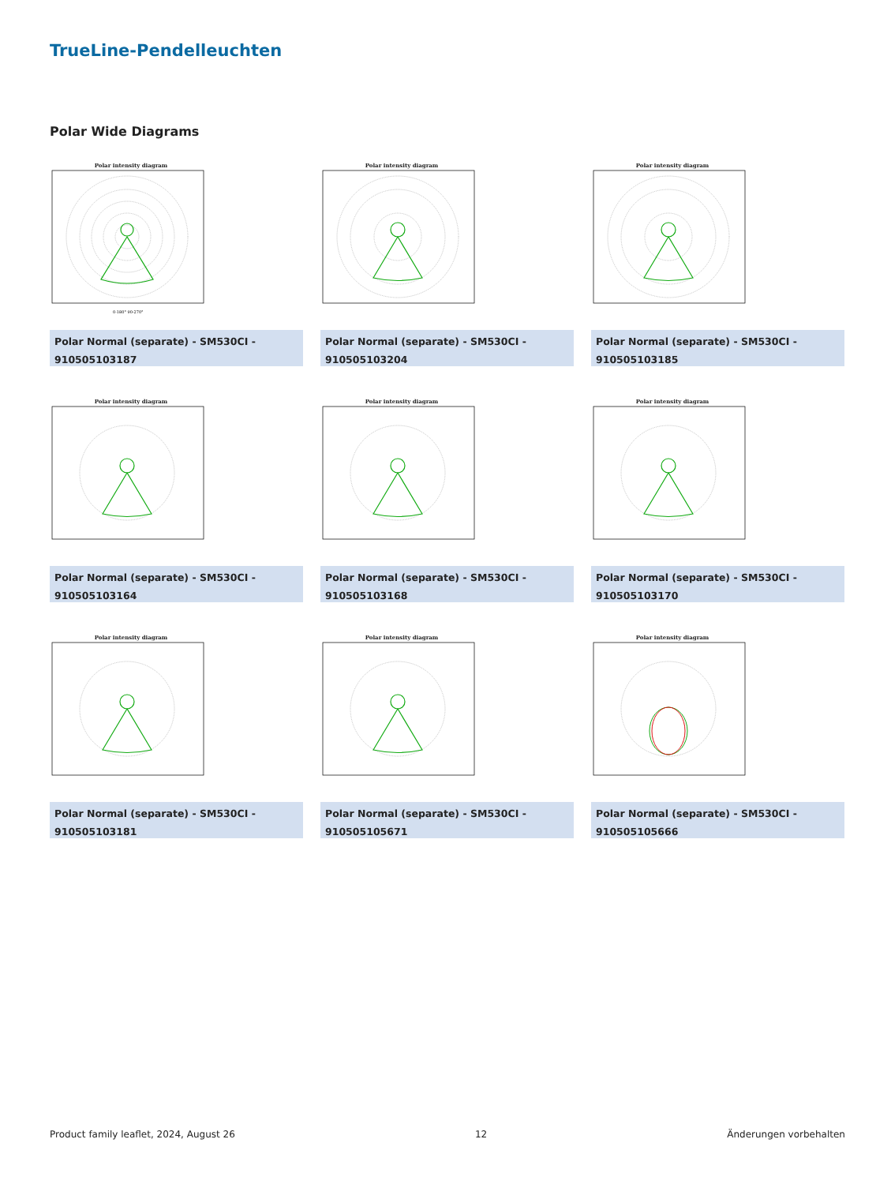TrueLine-Pendelleuchten
Polar Wide Diagrams
Polar intensity diagram
0-180° 90-270°
Polar Normal (separate) - SM530CI - 910505103187
Polar intensity diagram
Polar Normal (separate) - SM530CI - 910505103204
Polar intensity diagram
Polar Normal (separate) - SM530CI - 910505103185
Polar intensity diagram
Polar Normal (separate) - SM530CI - 910505103164
Polar intensity diagram
Polar Normal (separate) - SM530CI - 910505103168
Polar intensity diagram
Polar Normal (separate) - SM530CI - 910505103170
Polar intensity diagram
Polar Normal (separate) - SM530CI - 910505103181
Polar intensity diagram
Polar Normal (separate) - SM530CI - 910505105671
Polar intensity diagram
Polar Normal (separate) - SM530CI - 910505105666
Product family leaflet, 2024, August 26 12 Änderungen vorbehalten